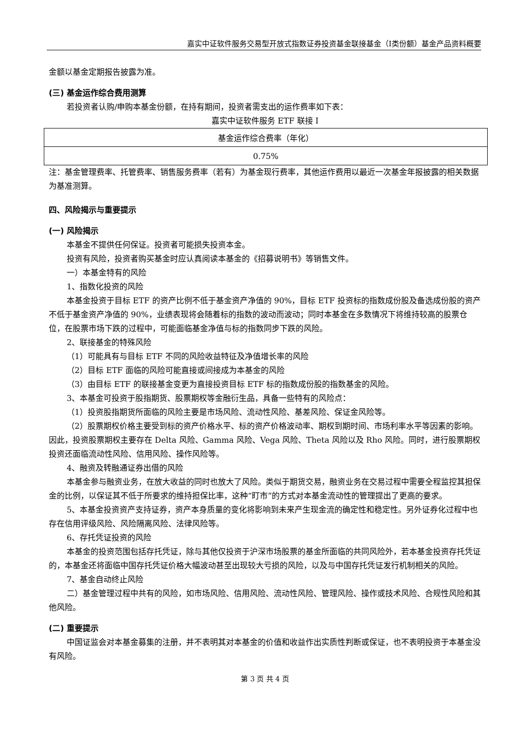嘉实中证软件服务交易型开放式指数证券投资基金联接基金（I类份额）基金产品资料概要
金额以基金定期报告披露为准。
(三) 基金运作综合费用测算
若投资者认购/申购本基金份额，在持有期间，投资者需支出的运作费率如下表：
嘉实中证软件服务 ETF 联接 I
| 基金运作综合费率（年化） |
| 0.75% |
注：基金管理费率、托管费率、销售服务费率（若有）为基金现行费率，其他运作费用以最近一次基金年报披露的相关数据为基准测算。
四、风险揭示与重要提示
(一) 风险揭示
本基金不提供任何保证。投资者可能损失投资本金。
投资有风险，投资者购买基金时应认真阅读本基金的《招募说明书》等销售文件。
一）本基金特有的风险
1、指数化投资的风险
本基金投资于目标 ETF 的资产比例不低于基金资产净值的 90%，目标 ETF 投资标的指数成份股及备选成份股的资产不低于基金资产净值的 90%，业绩表现将会随着标的指数的波动而波动；同时本基金在多数情况下将维持较高的股票仓位，在股票市场下跌的过程中，可能面临基金净值与标的指数同步下跌的风险。
2、联接基金的特殊风险
（1）可能具有与目标 ETF 不同的风险收益特征及净值增长率的风险
（2）目标 ETF 面临的风险可能直接或间接成为本基金的风险
（3）由目标 ETF 的联接基金变更为直接投资目标 ETF 标的指数成份股的指数基金的风险。
3、本基金可投资于股指期货、股票期权等金融衍生品，具备一些特有的风险点：
（1）投资股指期货所面临的风险主要是市场风险、流动性风险、基差风险、保证金风险等。
（2）股票期权价格主要受到标的资产价格水平、标的资产价格波动率、期权到期时间、市场利率水平等因素的影响。因此，投资股票期权主要存在 Delta 风险、Gamma 风险、Vega 风险、Theta 风险以及 Rho 风险。同时，进行股票期权投资还面临流动性风险、信用风险、操作风险等。
4、融资及转融通证券出借的风险
本基金参与融资业务，在放大收益的同时也放大了风险。类似于期货交易，融资业务在交易过程中需要全程监控其担保金的比例，以保证其不低于所要求的维持担保比率，这种“盯市”的方式对本基金流动性的管理提出了更高的要求。
5、本基金投资资产支持证券，资产本身质量的变化将影响到未来产生现金流的确定性和稳定性。另外证券化过程中也存在信用评级风险、风险隔离风险、法律风险等。
6、存托凭证投资的风险
本基金的投资范围包括存托凭证，除与其他仅投资于沪深市场股票的基金所面临的共同风险外，若本基金投资存托凭证的，本基金还将面临中国存托凭证价格大幅波动甚至出现较大亏损的风险，以及与中国存托凭证发行机制相关的风险。
7、基金自动终止风险
二）基金管理过程中共有的风险，如市场风险、信用风险、流动性风险、管理风险、操作或技术风险、合规性风险和其他风险。
(二) 重要提示
中国证监会对本基金募集的注册，并不表明其对本基金的价值和收益作出实质性判断或保证，也不表明投资于本基金没有风险。
第 3 页 共 4 页